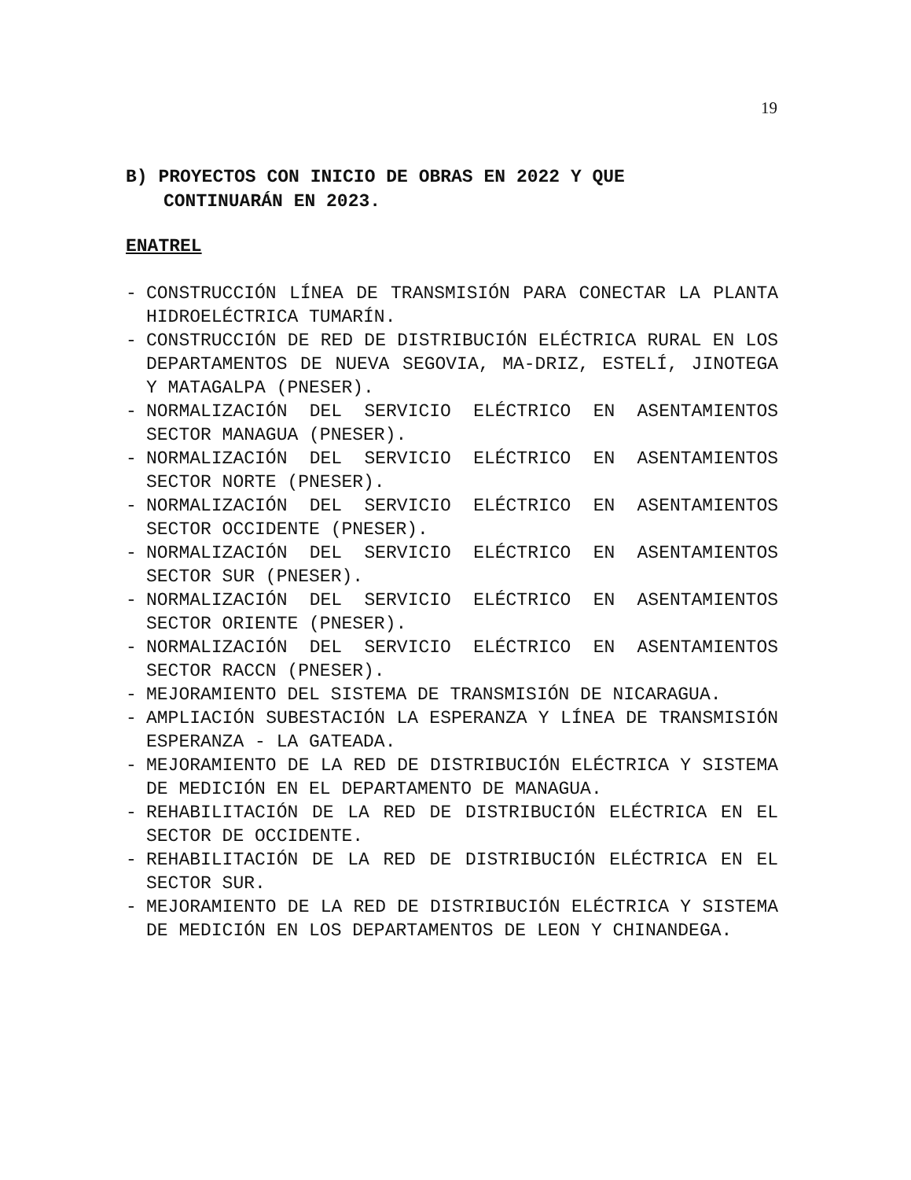19
B) PROYECTOS CON INICIO DE OBRAS EN 2022 Y QUE
CONTINUARÁN EN 2023.
ENATREL
- CONSTRUCCIÓN LÍNEA DE TRANSMISIÓN PARA CONECTAR LA PLANTA HIDROELÉCTRICA TUMARÍN.
- CONSTRUCCIÓN DE RED DE DISTRIBUCIÓN ELÉCTRICA RURAL EN LOS DEPARTAMENTOS DE NUEVA SEGOVIA, MA-DRIZ, ESTELÍ, JINOTEGA Y MATAGALPA (PNESER).
- NORMALIZACIÓN DEL SERVICIO ELÉCTRICO EN ASENTAMIENTOS SECTOR MANAGUA (PNESER).
- NORMALIZACIÓN DEL SERVICIO ELÉCTRICO EN ASENTAMIENTOS SECTOR NORTE (PNESER).
- NORMALIZACIÓN DEL SERVICIO ELÉCTRICO EN ASENTAMIENTOS SECTOR OCCIDENTE (PNESER).
- NORMALIZACIÓN DEL SERVICIO ELÉCTRICO EN ASENTAMIENTOS SECTOR SUR (PNESER).
- NORMALIZACIÓN DEL SERVICIO ELÉCTRICO EN ASENTAMIENTOS SECTOR ORIENTE (PNESER).
- NORMALIZACIÓN DEL SERVICIO ELÉCTRICO EN ASENTAMIENTOS SECTOR RACCN (PNESER).
- MEJORAMIENTO DEL SISTEMA DE TRANSMISIÓN DE NICARAGUA.
- AMPLIACIÓN SUBESTACIÓN LA ESPERANZA Y LÍNEA DE TRANSMISIÓN ESPERANZA - LA GATEADA.
- MEJORAMIENTO DE LA RED DE DISTRIBUCIÓN ELÉCTRICA Y SISTEMA DE MEDICIÓN EN EL DEPARTAMENTO DE MANAGUA.
- REHABILITACIÓN DE LA RED DE DISTRIBUCIÓN ELÉCTRICA EN EL SECTOR DE OCCIDENTE.
- REHABILITACIÓN DE LA RED DE DISTRIBUCIÓN ELÉCTRICA EN EL SECTOR SUR.
- MEJORAMIENTO DE LA RED DE DISTRIBUCIÓN ELÉCTRICA Y SISTEMA DE MEDICIÓN EN LOS DEPARTAMENTOS DE LEON Y CHINANDEGA.